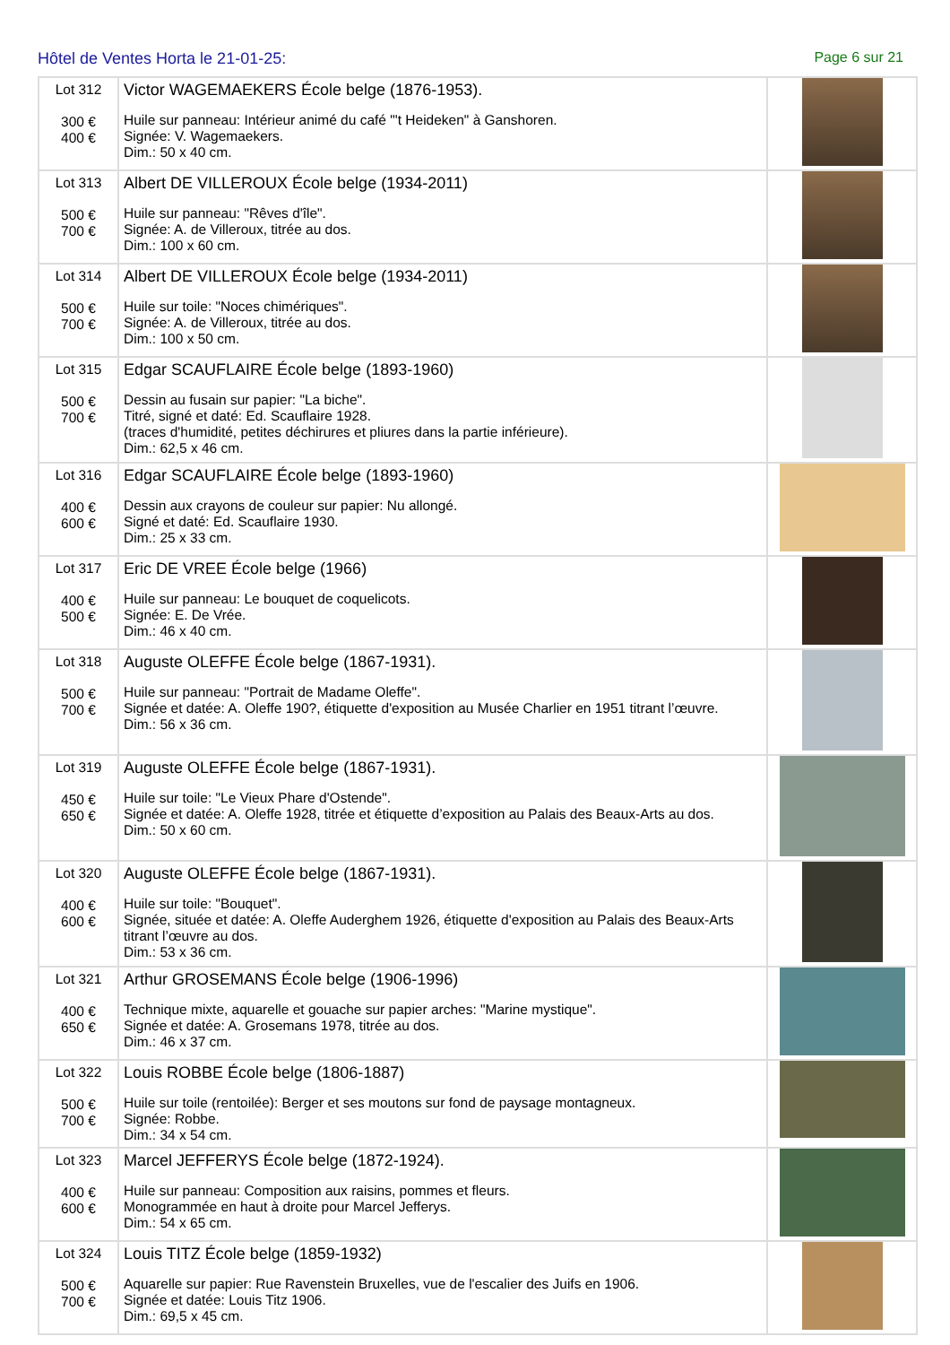Hôtel de Ventes Horta le 21-01-25:
Page 6 sur 21
| Lot 312 300 € 400 € | Victor WAGEMAEKERS École belge (1876-1953). Huile sur panneau: Intérieur animé du café "'t Heideken" à Ganshoren. Signée: V. Wagemaekers. Dim.: 50 x 40 cm. | |
| Lot 313 500 € 700 € | Albert DE VILLEROUX École belge (1934-2011) Huile sur panneau: "Rêves d'île". Signée: A. de Villeroux, titrée au dos. Dim.: 100 x 60 cm. | |
| Lot 314 500 € 700 € | Albert DE VILLEROUX École belge (1934-2011) Huile sur toile: "Noces chimériques". Signée: A. de Villeroux, titrée au dos. Dim.: 100 x 50 cm. | |
| Lot 315 500 € 700 € | Edgar SCAUFLAIRE École belge (1893-1960) Dessin au fusain sur papier: "La biche". Titré, signé et daté: Ed. Scauflaire 1928. (traces d'humidité, petites déchirures et pliures dans la partie inférieure). Dim.: 62,5 x 46 cm. | |
| Lot 316 400 € 600 € | Edgar SCAUFLAIRE École belge (1893-1960) Dessin aux crayons de couleur sur papier: Nu allongé. Signé et daté: Ed. Scauflaire 1930. Dim.: 25 x 33 cm. | |
| Lot 317 400 € 500 € | Eric DE VREE École belge (1966) Huile sur panneau: Le bouquet de coquelicots. Signée: E. De Vrée. Dim.: 46 x 40 cm. | |
| Lot 318 500 € 700 € | Auguste OLEFFE École belge (1867-1931). Huile sur panneau: "Portrait de Madame Oleffe". Signée et datée: A. Oleffe 190?, étiquette d'exposition au Musée Charlier en 1951 titrant l’œuvre. Dim.: 56 x 36 cm. | |
| Lot 319 450 € 650 € | Auguste OLEFFE École belge (1867-1931). Huile sur toile: "Le Vieux Phare d'Ostende". Signée et datée: A. Oleffe 1928, titrée et étiquette d’exposition au Palais des Beaux-Arts au dos. Dim.: 50 x 60 cm. | |
| Lot 320 400 € 600 € | Auguste OLEFFE École belge (1867-1931). Huile sur toile: "Bouquet". Signée, située et datée: A. Oleffe Auderghem 1926, étiquette d'exposition au Palais des Beaux-Arts titrant l’œuvre au dos. Dim.: 53 x 36 cm. | |
| Lot 321 400 € 650 € | Arthur GROSEMANS École belge (1906-1996) Technique mixte, aquarelle et gouache sur papier arches: "Marine mystique". Signée et datée: A. Grosemans 1978, titrée au dos. Dim.: 46 x 37 cm. | |
| Lot 322 500 € 700 € | Louis ROBBE École belge (1806-1887) Huile sur toile (rentoilée): Berger et ses moutons sur fond de paysage montagneux. Signée: Robbe. Dim.: 34 x 54 cm. | |
| Lot 323 400 € 600 € | Marcel JEFFERYS École belge (1872-1924). Huile sur panneau: Composition aux raisins, pommes et fleurs. Monogrammée en haut à droite pour Marcel Jefferys. Dim.: 54 x 65 cm. | |
| Lot 324 500 € 700 € | Louis TITZ École belge (1859-1932) Aquarelle sur papier: Rue Ravenstein Bruxelles, vue de l'escalier des Juifs en 1906. Signée et datée: Louis Titz 1906. Dim.: 69,5 x 45 cm. | |